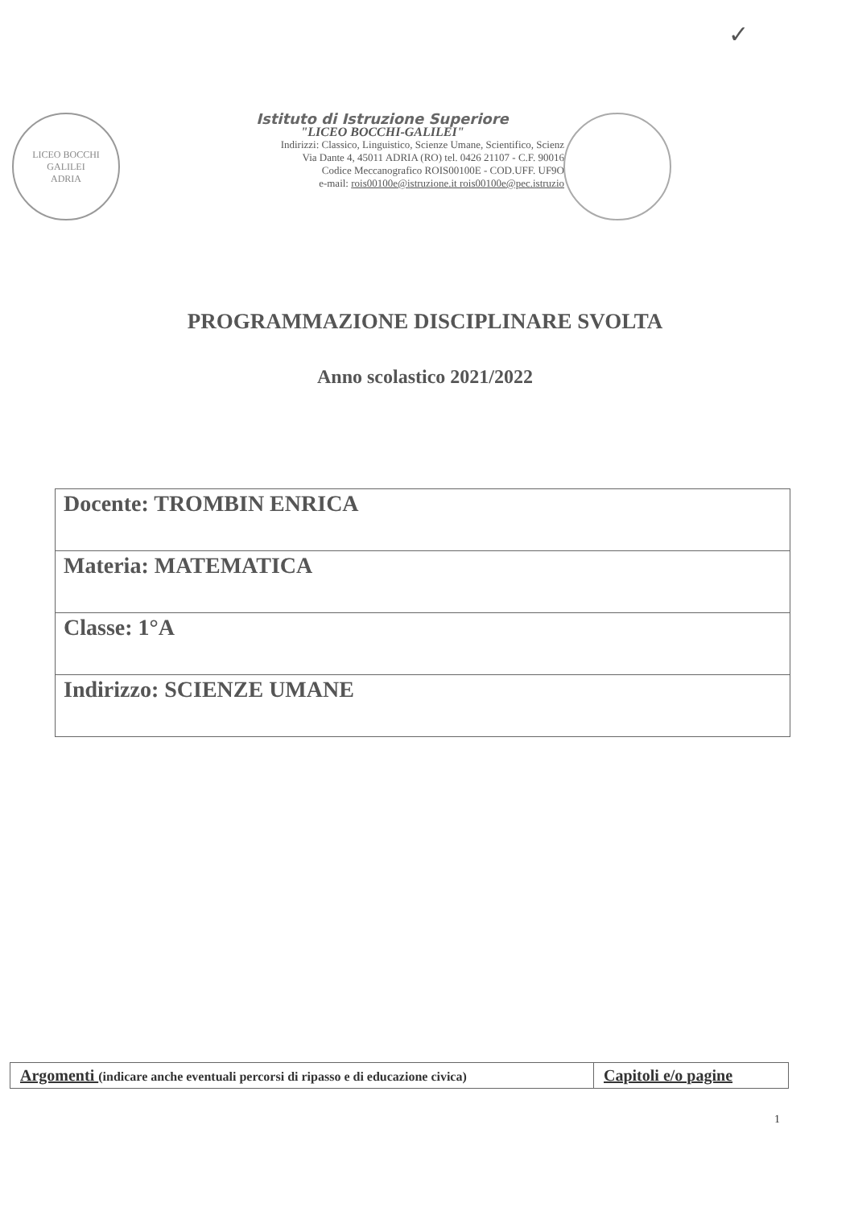✓
LICEO BOCCHI GALILEI
ADRIA
Istituto di Istruzione Superiore
"LICEO BOCCHI-GALILEI"
Indirizzi: Classico, Linguistico, Scienze Umane, Scientifico, Scienz
Via Dante 4, 45011 ADRIA (RO) tel. 0426 21107 - C.F. 90016
Codice Meccanografico ROIS00100E - COD.UFF. UF9O
e-mail: rois00100e@istruzione.it rois00100e@pec.istruzio
PROGRAMMAZIONE DISCIPLINARE SVOLTA
Anno scolastico 2021/2022
| Docente: TROMBIN ENRICA |
| Materia: MATEMATICA |
| Classe: 1°A |
| Indirizzo: SCIENZE UMANE |
| Argomenti (indicare anche eventuali percorsi di ripasso e di educazione civica) | Capitoli e/o pagine |
1